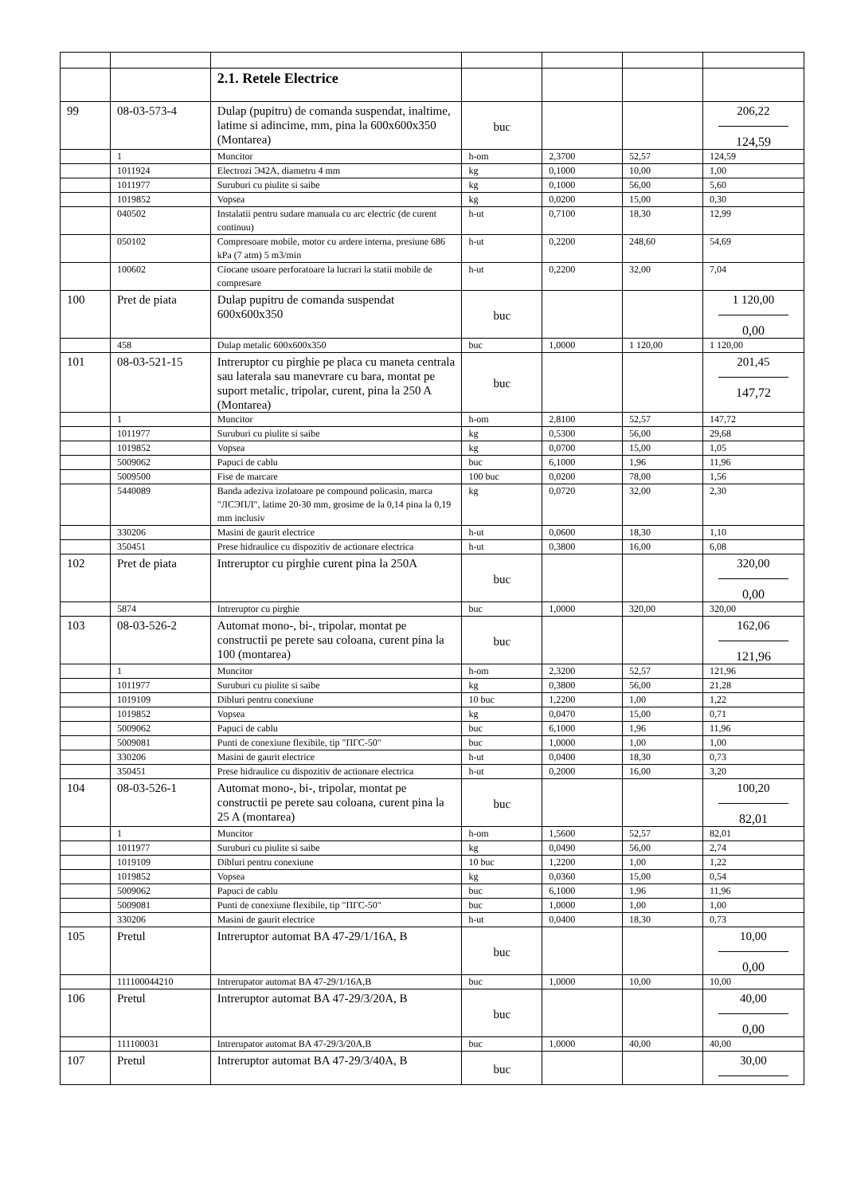| | | 2.1. Retele Electrice | | | | |
| 99 | 08-03-573-4 | Dulap (pupitru) de comanda suspendat, inaltime, latime si adincime, mm, pina la 600x600x350 (Montarea) | buc | | | 206,22 124,59 |
| | 1 | Muncitor | h-om | 2,3700 | 52,57 | 124,59 |
| | 1011924 | Electrozi Э42А, diametru 4 mm | kg | 0,1000 | 10,00 | 1,00 |
| | 1011977 | Suruburi cu piulite si saibe | kg | 0,1000 | 56,00 | 5,60 |
| | 1019852 | Vopsea | kg | 0,0200 | 15,00 | 0,30 |
| | 040502 | Instalatii pentru sudare manuala cu arc electric (de curent continuu) | h-ut | 0,7100 | 18,30 | 12,99 |
| | 050102 | Compresoare mobile, motor cu ardere interna, presiune 686 kPa (7 atm) 5 m3/min | h-ut | 0,2200 | 248,60 | 54,69 |
| | 100602 | Ciocane usoare perforatoare la lucrari la statii mobile de compresare | h-ut | 0,2200 | 32,00 | 7,04 |
| 100 | Pret de piata | Dulap pupitru de comanda suspendat 600x600x350 | buc | | | 1 120,00 0,00 |
| | 458 | Dulap metalic 600x600x350 | buc | 1,0000 | 1 120,00 | 1 120,00 |
| 101 | 08-03-521-15 | Intreruptor cu pirghie pe placa cu maneta centrala sau laterala sau manevrare cu bara, montat pe suport metalic, tripolar, curent, pina la 250 A (Montarea) | buc | | | 201,45 147,72 |
| | 1 | Muncitor | h-om | 2,8100 | 52,57 | 147,72 |
| | 1011977 | Suruburi cu piulite si saibe | kg | 0,5300 | 56,00 | 29,68 |
| | 1019852 | Vopsea | kg | 0,0700 | 15,00 | 1,05 |
| | 5009062 | Papuci de cablu | buc | 6,1000 | 1,96 | 11,96 |
| | 5009500 | Fise de marcare | 100 buc | 0,0200 | 78,00 | 1,56 |
| | 5440089 | Banda adeziva izolatoare pe compound policasin, marca "ЛСЭПЛ", latime 20-30 mm, grosime de la 0,14 pina la 0,19 mm inclusiv | kg | 0,0720 | 32,00 | 2,30 |
| | 330206 | Masini de gaurit electrice | h-ut | 0,0600 | 18,30 | 1,10 |
| | 350451 | Prese hidraulice cu dispozitiv de actionare electrica | h-ut | 0,3800 | 16,00 | 6,08 |
| 102 | Pret de piata | Intreruptor cu pirghie curent pina la 250A | buc | | | 320,00 0,00 |
| | 5874 | Intreruptor cu pirghie | buc | 1,0000 | 320,00 | 320,00 |
| 103 | 08-03-526-2 | Automat mono-, bi-, tripolar, montat pe constructii pe perete sau coloana, curent pina la 100 (montarea) | buc | | | 162,06 121,96 |
| | 1 | Muncitor | h-om | 2,3200 | 52,57 | 121,96 |
| | 1011977 | Suruburi cu piulite si saibe | kg | 0,3800 | 56,00 | 21,28 |
| | 1019109 | Dibluri pentru conexiune | 10 buc | 1,2200 | 1,00 | 1,22 |
| | 1019852 | Vopsea | kg | 0,0470 | 15,00 | 0,71 |
| | 5009062 | Papuci de cablu | buc | 6,1000 | 1,96 | 11,96 |
| | 5009081 | Punti de conexiune flexibile, tip "ПГС-50" | buc | 1,0000 | 1,00 | 1,00 |
| | 330206 | Masini de gaurit electrice | h-ut | 0,0400 | 18,30 | 0,73 |
| | 350451 | Prese hidraulice cu dispozitiv de actionare electrica | h-ut | 0,2000 | 16,00 | 3,20 |
| 104 | 08-03-526-1 | Automat mono-, bi-, tripolar, montat pe constructii pe perete sau coloana, curent pina la 25 A (montarea) | buc | | | 100,20 82,01 |
| | 1 | Muncitor | h-om | 1,5600 | 52,57 | 82,01 |
| | 1011977 | Suruburi cu piulite si saibe | kg | 0,0490 | 56,00 | 2,74 |
| | 1019109 | Dibluri pentru conexiune | 10 buc | 1,2200 | 1,00 | 1,22 |
| | 1019852 | Vopsea | kg | 0,0360 | 15,00 | 0,54 |
| | 5009062 | Papuci de cablu | buc | 6,1000 | 1,96 | 11,96 |
| | 5009081 | Punti de conexiune flexibile, tip "ПГС-50" | buc | 1,0000 | 1,00 | 1,00 |
| | 330206 | Masini de gaurit electrice | h-ut | 0,0400 | 18,30 | 0,73 |
| 105 | Pretul | Intreruptor automat BA 47-29/1/16A, B | buc | | | 10,00 0,00 |
| | 111100044210 | Intrerupator automat BA 47-29/1/16A,B | buc | 1,0000 | 10,00 | 10,00 |
| 106 | Pretul | Intreruptor automat BA 47-29/3/20A, B | buc | | | 40,00 0,00 |
| | 111100031 | Intrerupator automat BA 47-29/3/20A,B | buc | 1,0000 | 40,00 | 40,00 |
| 107 | Pretul | Intreruptor automat BA 47-29/3/40A, B | buc | | | 30,00 |